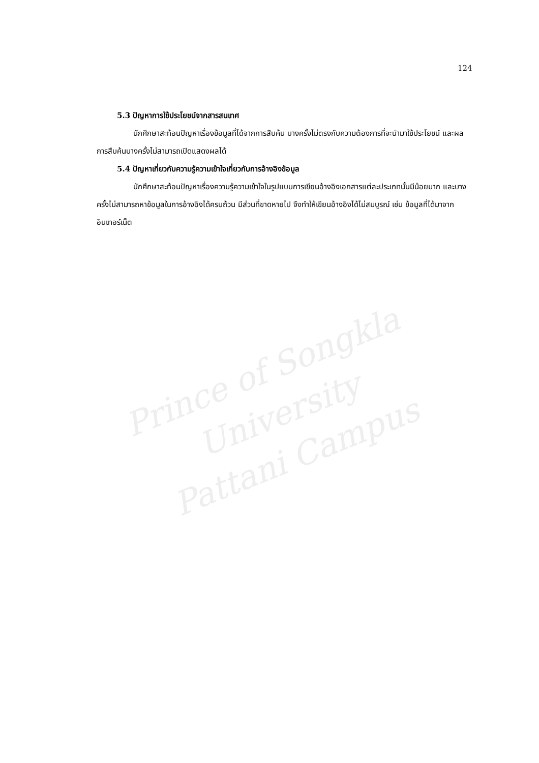Prince of Songkla University
Pattani Campus
124
5.3 ปัญหาการใช้ประโยชน์จากสารสนเทศ
นักศึกษาสะท้อนปัญหาเรื่องข้อมูลที่ได้จากการสืบค้น บางครั้งไม่ตรงกับความต้องการที่จะนำมาใช้ประโยชน์ และผลการสืบค้นบางครั้งไม่สามารถเปิดแสดงผลได้
5.4 ปัญหาเกี่ยวกับความรู้ความเข้าใจเกี่ยวกับการอ้างอิงข้อมูล
นักศึกษาสะท้อนปัญหาเรื่องความรู้ความเข้าใจในรูปแบบการเขียนอ้างอิงเอกสารแต่ละประเภทนั้นมีน้อยมาก และบางครั้งไม่สามารถหาข้อมูลในการอ้างอิงได้ครบถ้วน มีส่วนที่ขาดหายไป จึงทำให้เขียนอ้างอิงได้ไม่สมบูรณ์ เช่น ข้อมูลที่ได้มาจากอินเทอร์เน็ต